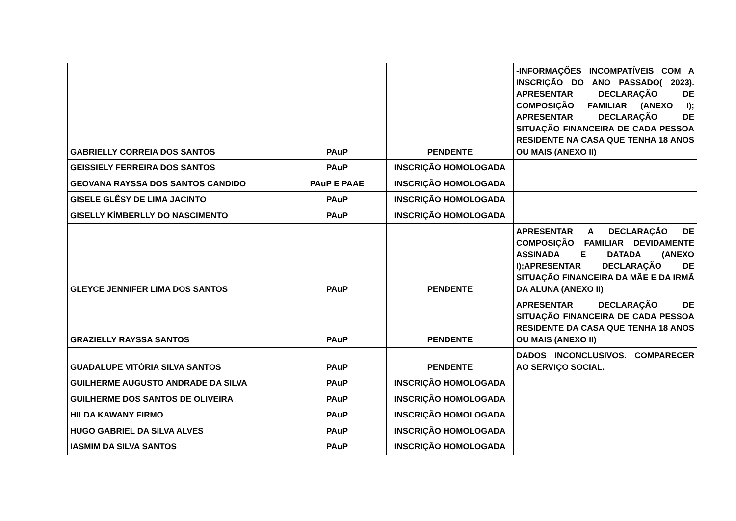| GABRIELLY CORREIA DOS SANTOS | PAuP | PENDENTE | -INFORMAÇÕES INCOMPATÍVEIS COM A INSCRIÇÃO DO ANO PASSADO( 2023). APRESENTAR DECLARAÇÃO DE COMPOSIÇÃO FAMILIAR (ANEXO I); APRESENTAR DECLARAÇÃO DE SITUAÇÃO FINANCEIRA DE CADA PESSOA RESIDENTE NA CASA QUE TENHA 18 ANOS OU MAIS (ANEXO II) |
| GEISSIELY FERREIRA DOS SANTOS | PAuP | INSCRIÇÃO HOMOLOGADA | |
| GEOVANA RAYSSA DOS SANTOS CANDIDO | PAuP E PAAE | INSCRIÇÃO HOMOLOGADA | |
| GISELE GLÊSY DE LIMA JACINTO | PAuP | INSCRIÇÃO HOMOLOGADA | |
| GISELLY KÍMBERLLY DO NASCIMENTO | PAuP | INSCRIÇÃO HOMOLOGADA | |
| GLEYCE JENNIFER LIMA DOS SANTOS | PAuP | PENDENTE | APRESENTAR A DECLARAÇÃO DE COMPOSIÇÃO FAMILIAR DEVIDAMENTE ASSINADA E DATADA (ANEXO I);APRESENTAR DECLARAÇÃO DE SITUAÇÃO FINANCEIRA DA MÃE E DA IRMÃ DA ALUNA (ANEXO II) |
| GRAZIELLY RAYSSA SANTOS | PAuP | PENDENTE | APRESENTAR DECLARAÇÃO DE SITUAÇÃO FINANCEIRA DE CADA PESSOA RESIDENTE DA CASA QUE TENHA 18 ANOS OU MAIS (ANEXO II) |
| GUADALUPE VITÓRIA SILVA SANTOS | PAuP | PENDENTE | DADOS INCONCLUSIVOS. COMPARECER AO SERVIÇO SOCIAL. |
| GUILHERME AUGUSTO ANDRADE DA SILVA | PAuP | INSCRIÇÃO HOMOLOGADA | |
| GUILHERME DOS SANTOS DE OLIVEIRA | PAuP | INSCRIÇÃO HOMOLOGADA | |
| HILDA KAWANY FIRMO | PAuP | INSCRIÇÃO HOMOLOGADA | |
| HUGO GABRIEL DA SILVA ALVES | PAuP | INSCRIÇÃO HOMOLOGADA | |
| IASMIM DA SILVA SANTOS | PAuP | INSCRIÇÃO HOMOLOGADA | |